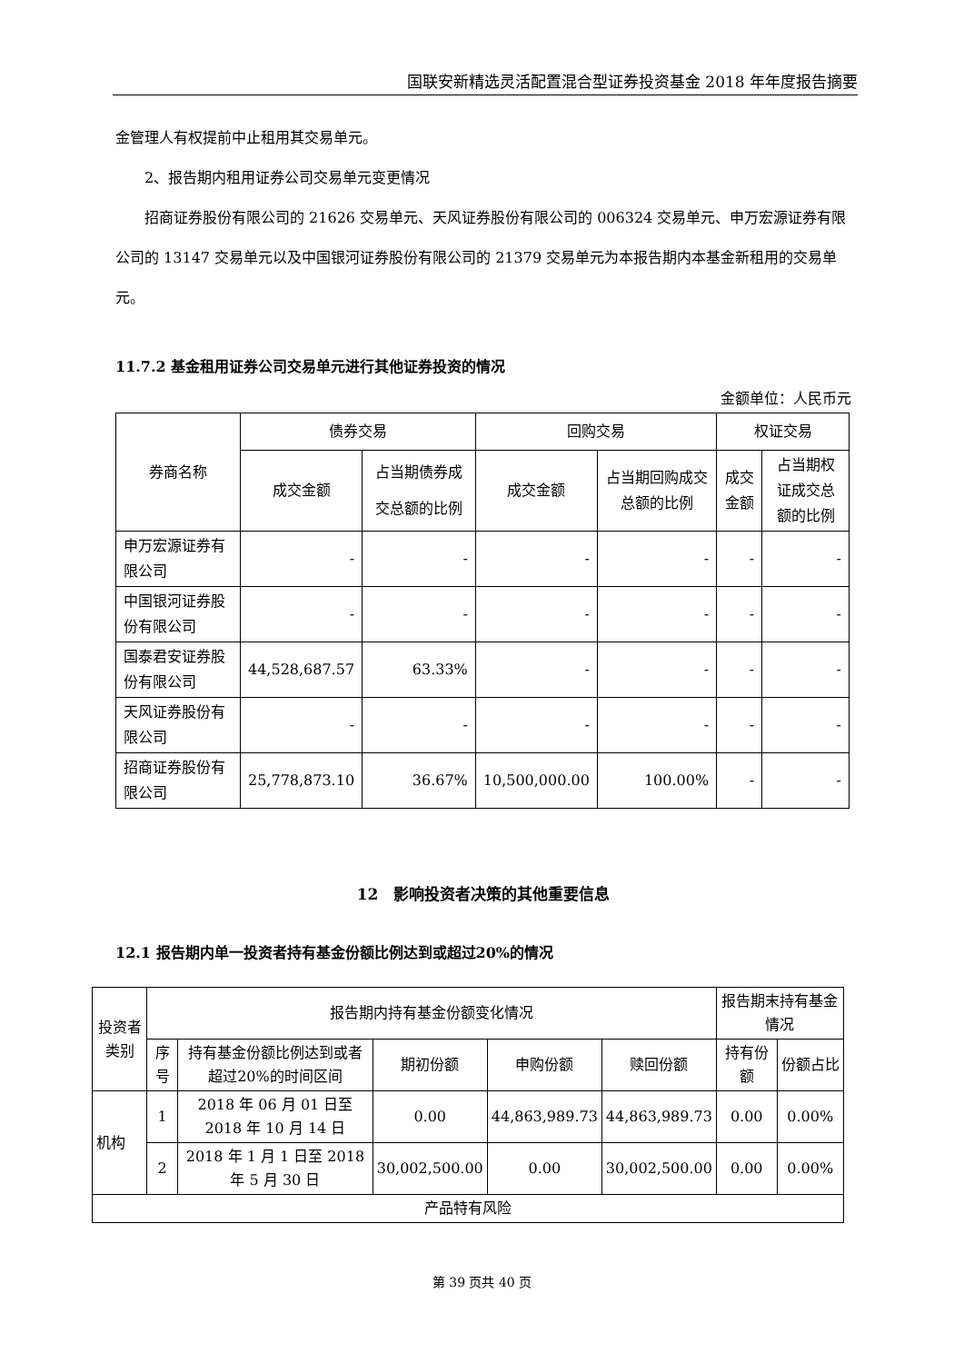国联安新精选灵活配置混合型证券投资基金 2018 年年度报告摘要
金管理人有权提前中止租用其交易单元。
2、报告期内租用证券公司交易单元变更情况
招商证券股份有限公司的 21626 交易单元、天风证券股份有限公司的 006324 交易单元、申万宏源证券有限公司的 13147 交易单元以及中国银河证券股份有限公司的 21379 交易单元为本报告期内本基金新租用的交易单元。
11.7.2 基金租用证券公司交易单元进行其他证券投资的情况
金额单位：人民币元
| 券商名称 | 债券交易 | | 回购交易 | | 权证交易 | |
| --- | --- | --- | --- | --- | --- | --- |
| | 成交金额 | 占当期债券成交总额的比例 | 成交金额 | 占当期回购成交总额的比例 | 成交金额 | 占当期权证成交总额的比例 |
| 申万宏源证券有限公司 | - | - | - | - | - | - |
| 中国银河证券股份有限公司 | - | - | - | - | - | - |
| 国泰君安证券股份有限公司 | 44,528,687.57 | 63.33% | - | - | - | - |
| 天风证券股份有限公司 | - | - | - | - | - | - |
| 招商证券股份有限公司 | 25,778,873.10 | 36.67% | 10,500,000.00 | 100.00% | - | - |
12　影响投资者决策的其他重要信息
12.1 报告期内单一投资者持有基金份额比例达到或超过20%的情况
| 投资者类别 | 报告期内持有基金份额变化情况 | | | | | 报告期末持有基金情况 | |
| --- | --- | --- | --- | --- | --- | --- | --- |
| | 序号 | 持有基金份额比例达到或者超过20%的时间区间 | 期初份额 | 申购份额 | 赎回份额 | 持有份额 | 份额占比 |
| 机构 | 1 | 2018 年 06 月 01 日至 2018 年 10 月 14 日 | 0.00 | 44,863,989.73 | 44,863,989.73 | 0.00 | 0.00% |
| | 2 | 2018 年 1 月 1 日至 2018 年 5 月 30 日 | 30,002,500.00 | 0.00 | 30,002,500.00 | 0.00 | 0.00% |
| 产品特有风险 | | | | | | | |
第 39 页共 40 页